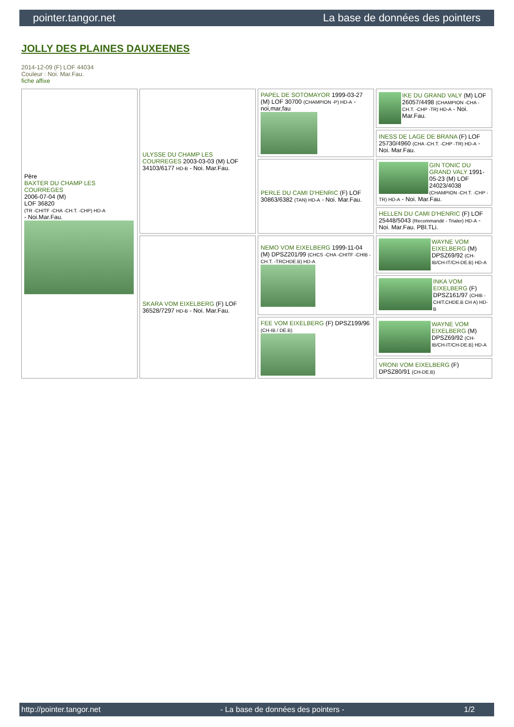pointer.tangor.net La base de données des pointers
JOLLY DES PLAINES DAUXEENES
2014-12-09 (F) LOF 44034
Couleur : Noi. Mar.Fau.
fiche affixe
| Père BAXTER DU CHAMP LES COURREGES 2006-07-04 (M) LOF 36820 (TR -CHITF -CHA -CH.T. -CHP) HD-A - Noi.Mar.Fau. | ULYSSE DU CHAMP LES COURREGES 2003-03-03 (M) LOF 34103/6177 HD-B - Noi. Mar.Fau. | PAPEL DE SOTOMAYOR 1999-03-27 (M) LOF 30700 (CHAMPION -P) HD-A - noi,mar,fau | IKE DU GRAND VALY (M) LOF 26057/4498 (CHAMPION -CHA -CH.T. -CHP -TR) HD-A - Noi. Mar.Fau. |
| | | | INESS DE LAGE DE BRANA (F) LOF 25730/4960 (CHA -CH.T. -CHP -TR) HD-A - Noi. Mar.Fau. |
| | | PERLE DU CAMI D'HENRIC (F) LOF 30863/6382 (TAN) HD-A - Noi. Mar.Fau. | GIN TONIC DU GRAND VALY 1991-05-23 (M) LOF 24023/4038 (CHAMPION -CH.T. -CHP -TR) HD-A - Noi. Mar.Fau. |
| | | | HELLEN DU CAMI D'HENRIC (F) LOF 25448/5043 (Recommandé - Trialer) HD-A - Noi. Mar.Fau. PBl.TLi. |
| | SKARA VOM EIXELBERG (F) LOF 36528/7297 HD-B - Noi. Mar.Fau. | NEMO VOM EIXELBERG 1999-11-04 (M) DPSZ201/99 (CHCS -CHA -CHITF -CHIB -CH.T. -TRCHDE.B) HD-A | WAYNE VOM EIXELBERG (M) DPSZ69/92 (CH-IB/CH-IT/CH-DE.B) HD-A |
| | | | INKA VOM EIXELBERG (F) DPSZ161/97 (CHIB -CHIT.CHDE.B CH A) HD-B |
| | | FEE VOM EIXELBERG (F) DPSZ199/96 (CH-IB / DE.B) | WAYNE VOM EIXELBERG (M) DPSZ69/92 (CH-IB/CH-IT/CH-DE.B) HD-A |
| | | | VRONI VOM EIXELBERG (F) DPSZ80/91 (CH-DE.B) |
http://pointer.tangor.net - La base de données des pointers - 1/2